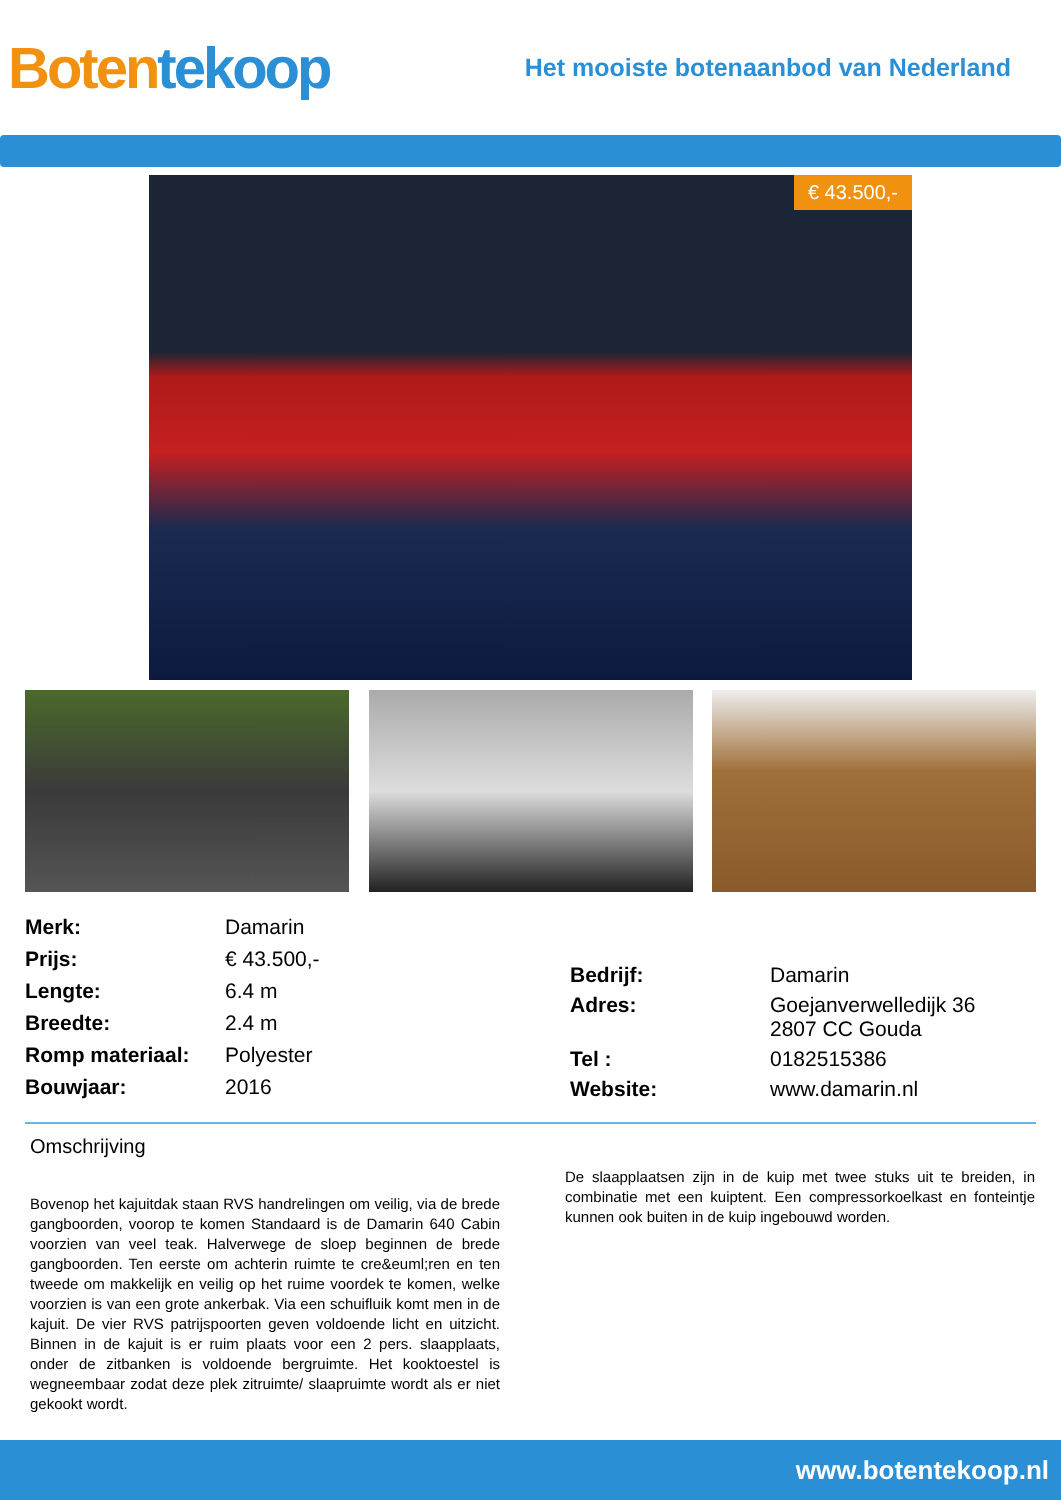Boten tekoop
Het mooiste botenaanbod van Nederland
€ 43.500,-
| Merk: | Damarin |
| Prijs: | € 43.500,- |
| Lengte: | 6.4 m |
| Breedte: | 2.4 m |
| Romp materiaal: | Polyester |
| Bouwjaar: | 2016 |
| Bedrijf: | Damarin |
| Adres: | Goejanverwelledijk 36 2807 CC Gouda |
| Tel : | 0182515386 |
| Website: | www.damarin.nl |
Omschrijving
Bovenop het kajuitdak staan RVS handrelingen om veilig, via de brede gangboorden, voorop te komen Standaard is de Damarin 640 Cabin voorzien van veel teak. Halverwege de sloep beginnen de brede gangboorden. Ten eerste om achterin ruimte te cre&euml;ren en ten tweede om makkelijk en veilig op het ruime voordek te komen, welke voorzien is van een grote ankerbak. Via een schuifluik komt men in de kajuit. De vier RVS patrijspoorten geven voldoende licht en uitzicht. Binnen in de kajuit is er ruim plaats voor een 2 pers. slaapplaats, onder de zitbanken is voldoende bergruimte. Het kooktoestel is wegneembaar zodat deze plek zitruimte/ slaapruimte wordt als er niet gekookt wordt.
De slaapplaatsen zijn in de kuip met twee stuks uit te breiden, in combinatie met een kuiptent. Een compressorkoelkast en fonteintje kunnen ook buiten in de kuip ingebouwd worden.
www.botentekoop.nl